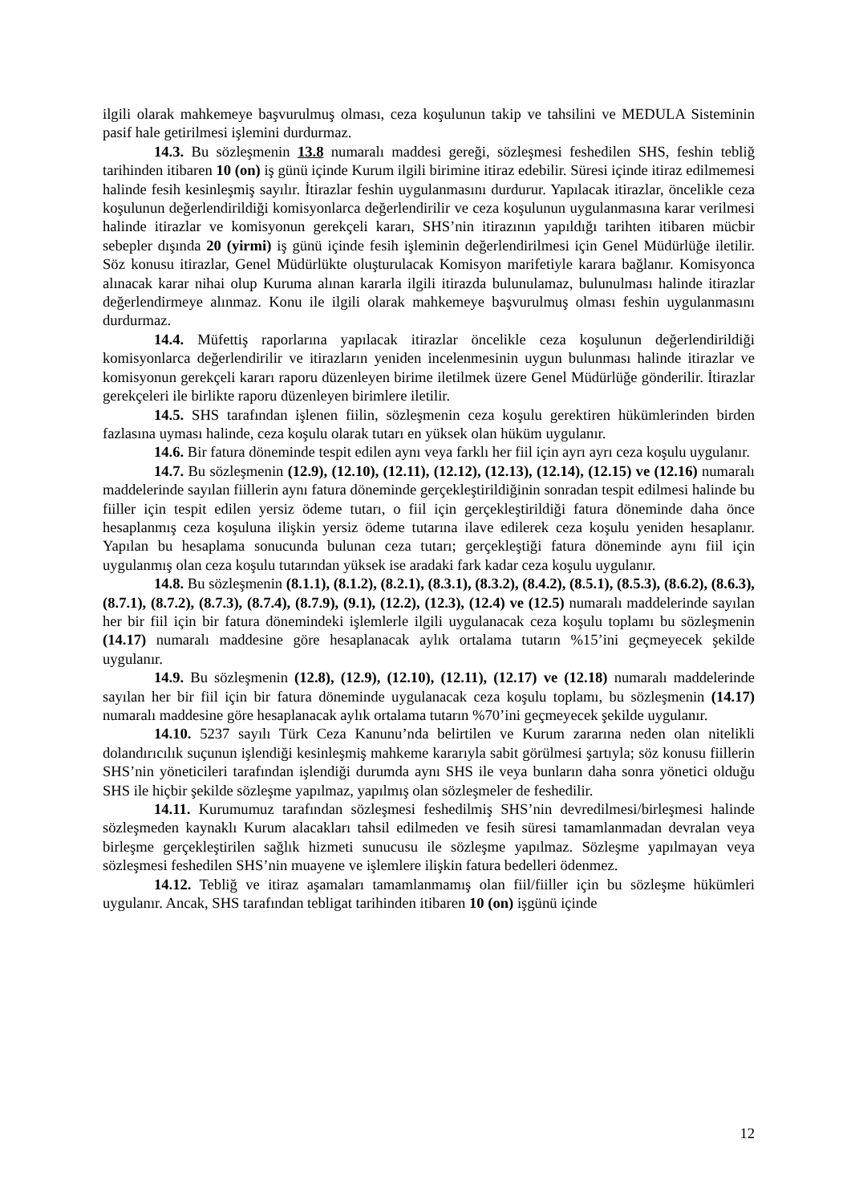ilgili olarak mahkemeye başvurulmuş olması, ceza koşulunun takip ve tahsilini ve MEDULA Sisteminin pasif hale getirilmesi işlemini durdurmaz.
14.3. Bu sözleşmenin 13.8 numaralı maddesi gereği, sözleşmesi feshedilen SHS, feshin tebliğ tarihinden itibaren 10 (on) iş günü içinde Kurum ilgili birimine itiraz edebilir. Süresi içinde itiraz edilmemesi halinde fesih kesinleşmiş sayılır. İtirazlar feshin uygulanmasını durdurur. Yapılacak itirazlar, öncelikle ceza koşulunun değerlendirildiği komisyonlarca değerlendirilir ve ceza koşulunun uygulanmasına karar verilmesi halinde itirazlar ve komisyonun gerekçeli kararı, SHS’nin itirazının yapıldığı tarihten itibaren mücbir sebepler dışında 20 (yirmi) iş günü içinde fesih işleminin değerlendirilmesi için Genel Müdürlüğe iletilir. Söz konusu itirazlar, Genel Müdürlükte oluşturulacak Komisyon marifetiyle karara bağlanır. Komisyonca alınacak karar nihai olup Kuruma alınan kararla ilgili itirazda bulunulamaz, bulunulması halinde itirazlar değerlendirmeye alınmaz. Konu ile ilgili olarak mahkemeye başvurulmuş olması feshin uygulanmasını durdurmaz.
14.4. Müfettiş raporlarına yapılacak itirazlar öncelikle ceza koşulunun değerlendirildiği komisyonlarca değerlendirilir ve itirazların yeniden incelenmesinin uygun bulunması halinde itirazlar ve komisyonun gerekçeli kararı raporu düzenleyen birime iletilmek üzere Genel Müdürlüğe gönderilir. İtirazlar gerekçeleri ile birlikte raporu düzenleyen birimlere iletilir.
14.5. SHS tarafından işlenen fiilin, sözleşmenin ceza koşulu gerektiren hükümlerinden birden fazlasına uyması halinde, ceza koşulu olarak tutarı en yüksek olan hüküm uygulanır.
14.6. Bir fatura döneminde tespit edilen aynı veya farklı her fiil için ayrı ayrı ceza koşulu uygulanır.
14.7. Bu sözleşmenin (12.9), (12.10), (12.11), (12.12), (12.13), (12.14), (12.15) ve (12.16) numaralı maddelerinde sayılan fiillerin aynı fatura döneminde gerçekleştirildiğinin sonradan tespit edilmesi halinde bu fiiller için tespit edilen yersiz ödeme tutarı, o fiil için gerçekleştirildiği fatura döneminde daha önce hesaplanmış ceza koşuluna ilişkin yersiz ödeme tutarına ilave edilerek ceza koşulu yeniden hesaplanır. Yapılan bu hesaplama sonucunda bulunan ceza tutarı; gerçekleştiği fatura döneminde aynı fiil için uygulanmış olan ceza koşulu tutarından yüksek ise aradaki fark kadar ceza koşulu uygulanır.
14.8. Bu sözleşmenin (8.1.1), (8.1.2), (8.2.1), (8.3.1), (8.3.2), (8.4.2), (8.5.1), (8.5.3), (8.6.2), (8.6.3), (8.7.1), (8.7.2), (8.7.3), (8.7.4), (8.7.9), (9.1), (12.2), (12.3), (12.4) ve (12.5) numaralı maddelerinde sayılan her bir fiil için bir fatura dönemindeki işlemlerle ilgili uygulanacak ceza koşulu toplamı bu sözleşmenin (14.17) numaralı maddesine göre hesaplanacak aylık ortalama tutarın %15’ini geçmeyecek şekilde uygulanır.
14.9. Bu sözleşmenin (12.8), (12.9), (12.10), (12.11), (12.17) ve (12.18) numaralı maddelerinde sayılan her bir fiil için bir fatura döneminde uygulanacak ceza koşulu toplamı, bu sözleşmenin (14.17) numaralı maddesine göre hesaplanacak aylık ortalama tutarın %70’ini geçmeyecek şekilde uygulanır.
14.10. 5237 sayılı Türk Ceza Kanunu’nda belirtilen ve Kurum zararına neden olan nitelikli dolandırıcılık suçunun işlendiği kesinleşmiş mahkeme kararıyla sabit görülmesi şartıyla; söz konusu fiillerin SHS’nin yöneticileri tarafından işlendiği durumda aynı SHS ile veya bunların daha sonra yönetici olduğu SHS ile hiçbir şekilde sözleşme yapılmaz, yapılmış olan sözleşmeler de feshedilir.
14.11. Kurumumuz tarafından sözleşmesi feshedilmiş SHS’nin devredilmesi/birleşmesi halinde sözleşmeden kaynaklı Kurum alacakları tahsil edilmeden ve fesih süresi tamamlanmadan devralan veya birleşme gerçekleştirilen sağlık hizmeti sunucusu ile sözleşme yapılmaz. Sözleşme yapılmayan veya sözleşmesi feshedilen SHS’nin muayene ve işlemlere ilişkin fatura bedelleri ödenmez.
14.12. Tebliğ ve itiraz aşamaları tamamlanmamış olan fiil/fiiller için bu sözleşme hükümleri uygulanır. Ancak, SHS tarafından tebligat tarihinden itibaren 10 (on) işgünü içinde
12